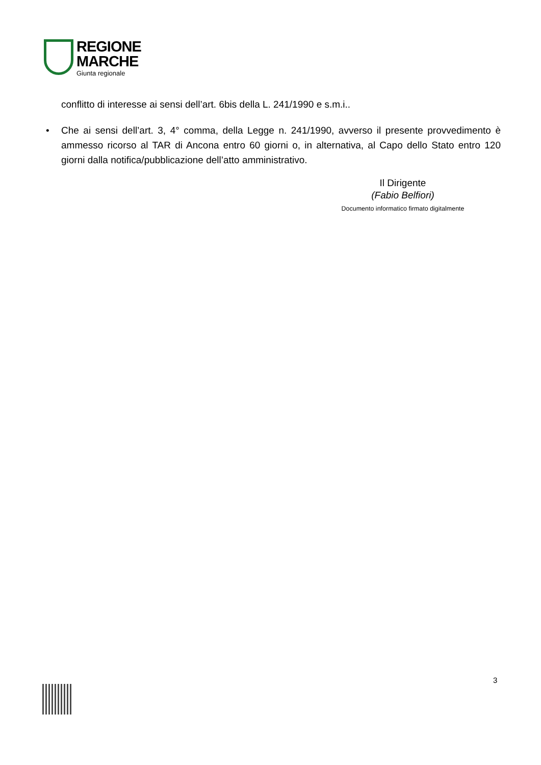REGIONE
MARCHE
Giunta regionale
conflitto di interesse ai sensi dell’art. 6bis della L. 241/1990 e s.m.i..
• Che ai sensi dell’art. 3, 4° comma, della Legge n. 241/1990, avverso il presente provvedimento è ammesso ricorso al TAR di Ancona entro 60 giorni o, in alternativa, al Capo dello Stato entro 120 giorni dalla notifica/pubblicazione dell’atto amministrativo.
Il Dirigente
(Fabio Belfiori)
Documento informatico firmato digitalmente
3